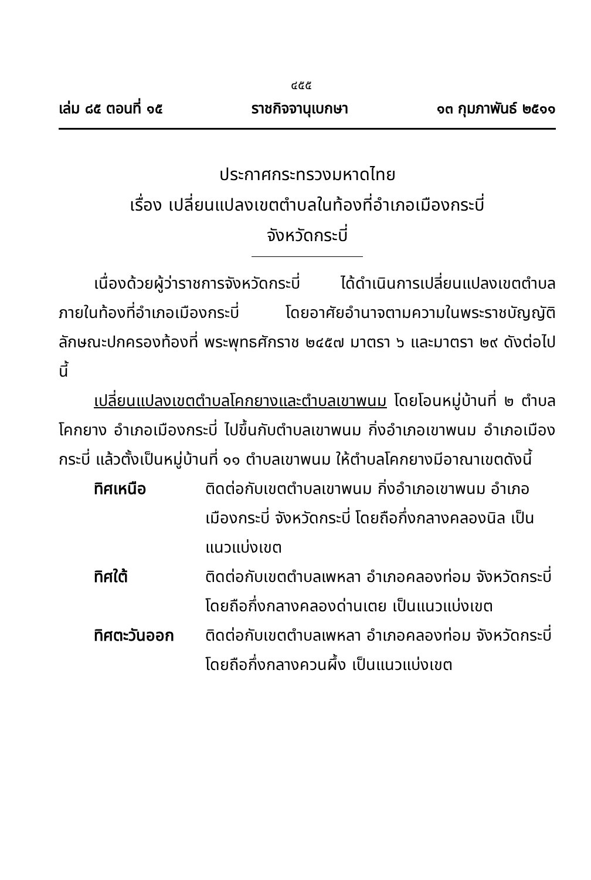๔๕๕
เล่ม ๘๕ ตอนที่ ๑๕ ราชกิจจานุเบกษา ๑๓ กุมภาพันธ์ ๒๕๑๑
ประกาศกระทรวงมหาดไทย
เรื่อง เปลี่ยนแปลงเขตตำบลในท้องที่อำเภอเมืองกระบี่
จังหวัดกระบี่
เนื่องด้วยผู้ว่าราชการจังหวัดกระบี่ ได้ดำเนินการเปลี่ยนแปลงเขตตำบลภายในท้องที่อำเภอเมืองกระบี่ โดยอาศัยอำนาจตามความในพระราชบัญญัติลักษณะปกครองท้องที่ พระพุทธศักราช ๒๔๕๗ มาตรา ๖ และมาตรา ๒๙ ดังต่อไปนี้
เปลี่ยนแปลงเขตตำบลโคกยางและตำบลเขาพนม โดยโอนหมู่บ้านที่ ๒ ตำบลโคกยาง อำเภอเมืองกระบี่ ไปขึ้นกับตำบลเขาพนม กิ่งอำเภอเขาพนม อำเภอเมืองกระบี่ แล้วตั้งเป็นหมู่บ้านที่ ๑๑ ตำบลเขาพนม ให้ตำบลโคกยางมีอาณาเขตดังนี้
ทิศเหนือ ติดต่อกับเขตตำบลเขาพนม กิ่งอำเภอเขาพนม อำเภอเมืองกระบี่ จังหวัดกระบี่ โดยถือกึ่งกลางคลองนิล เป็นแนวแบ่งเขต
ทิศใต้ ติดต่อกับเขตตำบลเพหลา อำเภอคลองท่อม จังหวัดกระบี่ โดยถือกึ่งกลางคลองด่านเตย เป็นแนวแบ่งเขต
ทิศตะวันออก ติดต่อกับเขตตำบลเพหลา อำเภอคลองท่อม จังหวัดกระบี่ โดยถือกึ่งกลางควนผึ้ง เป็นแนวแบ่งเขต